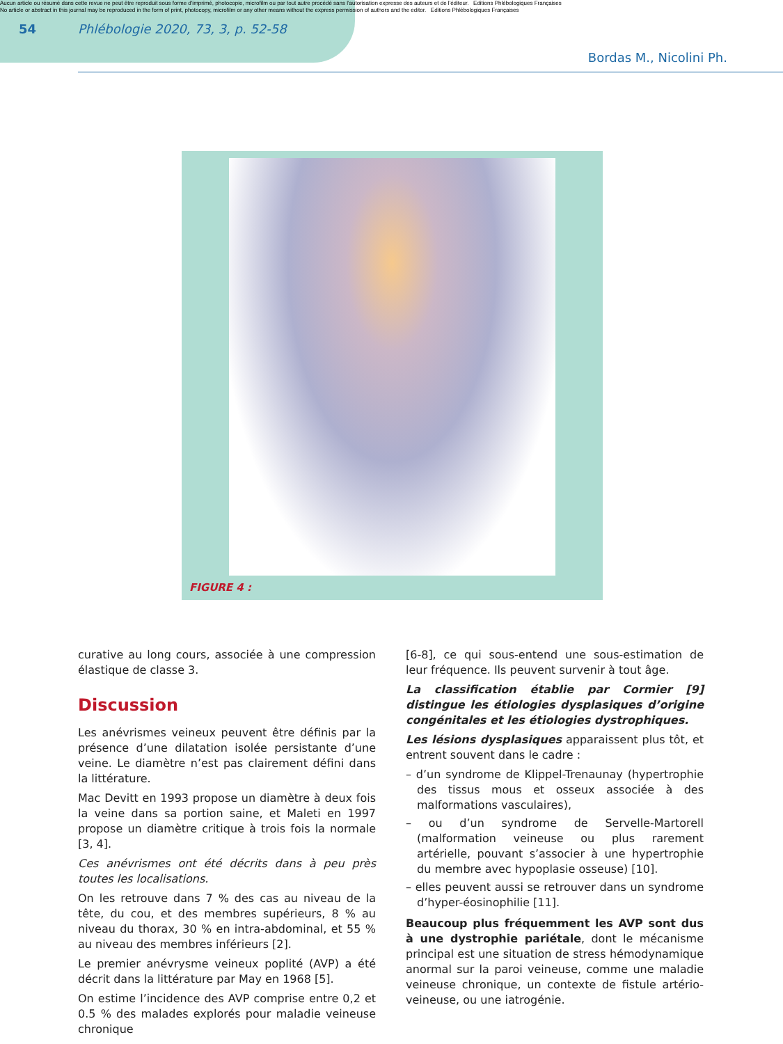Aucun article ou résumé dans cette revue ne peut être reproduit sous forme d'imprimé, photocopie, microfilm ou par tout autre procédé sans l'autorisation expresse des auteurs et de l'éditeur. Editions Phlébologiques Françaises
No article or abstract in this journal may be reproduced in the form of print, photocopy, microfilm or any other means without the express permission of authors and the editor. Editions Phlébologiques Françaises
54 Phlébologie 2020, 73, 3, p. 52-58
Bordas M., Nicolini Ph.
FIGURE 4 :
curative au long cours, associée à une compression élastique de classe 3.
Discussion
Les anévrismes veineux peuvent être définis par la présence d’une dilatation isolée persistante d’une veine. Le diamètre n’est pas clairement défini dans la littérature.
Mac Devitt en 1993 propose un diamètre à deux fois la veine dans sa portion saine, et Maleti en 1997 propose un diamètre critique à trois fois la normale [3, 4].
Ces anévrismes ont été décrits dans à peu près toutes les localisations.
On les retrouve dans 7 % des cas au niveau de la tête, du cou, et des membres supérieurs, 8 % au niveau du thorax, 30 % en intra-abdominal, et 55 % au niveau des membres inférieurs [2].
Le premier anévrysme veineux poplité (AVP) a été décrit dans la littérature par May en 1968 [5].
On estime l’incidence des AVP comprise entre 0,2 et 0.5 % des malades explorés pour maladie veineuse chronique
[6-8], ce qui sous-entend une sous-estimation de leur fréquence. Ils peuvent survenir à tout âge.
La classification établie par Cormier [9] distingue les étiologies dysplasiques d’origine congénitales et les étiologies dystrophiques.
Les lésions dysplasiques apparaissent plus tôt, et entrent souvent dans le cadre :
– d’un syndrome de Klippel-Trenaunay (hypertrophie des tissus mous et osseux associée à des malformations vasculaires),
– ou d’un syndrome de Servelle-Martorell (malformation veineuse ou plus rarement artérielle, pouvant s’associer à une hypertrophie du membre avec hypoplasie osseuse) [10].
– elles peuvent aussi se retrouver dans un syndrome d’hyper-éosinophilie [11].
Beaucoup plus fréquemment les AVP sont dus à une dystrophie pariétale, dont le mécanisme principal est une situation de stress hémodynamique anormal sur la paroi veineuse, comme une maladie veineuse chronique, un contexte de fistule artério-veineuse, ou une iatrogénie.